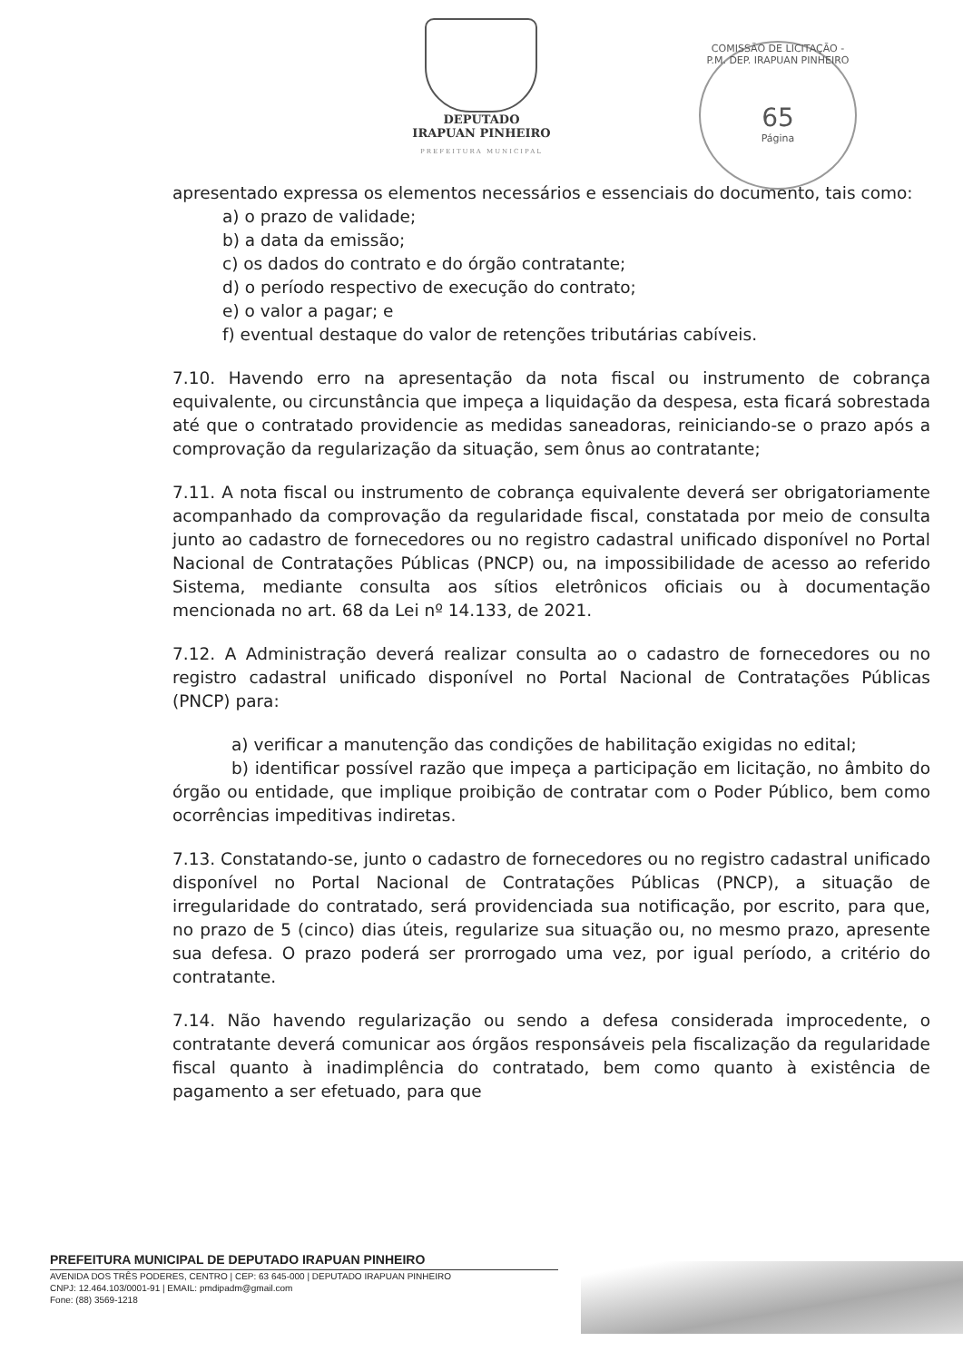DEPUTADO
IRAPUAN PINHEIRO
PREFEITURA MUNICIPAL
COMISSÃO DE LICITAÇÃO - P.M. DEP. IRAPUAN PINHEIRO
65
Página
apresentado expressa os elementos necessários e essenciais do documento, tais como:
a) o prazo de validade;
b) a data da emissão;
c) os dados do contrato e do órgão contratante;
d) o período respectivo de execução do contrato;
e) o valor a pagar; e
f) eventual destaque do valor de retenções tributárias cabíveis.
7.10. Havendo erro na apresentação da nota fiscal ou instrumento de cobrança equivalente, ou circunstância que impeça a liquidação da despesa, esta ficará sobrestada até que o contratado providencie as medidas saneadoras, reiniciando-se o prazo após a comprovação da regularização da situação, sem ônus ao contratante;
7.11. A nota fiscal ou instrumento de cobrança equivalente deverá ser obrigatoriamente acompanhado da comprovação da regularidade fiscal, constatada por meio de consulta junto ao cadastro de fornecedores ou no registro cadastral unificado disponível no Portal Nacional de Contratações Públicas (PNCP) ou, na impossibilidade de acesso ao referido Sistema, mediante consulta aos sítios eletrônicos oficiais ou à documentação mencionada no art. 68 da Lei nº 14.133, de 2021.
7.12. A Administração deverá realizar consulta ao o cadastro de fornecedores ou no registro cadastral unificado disponível no Portal Nacional de Contratações Públicas (PNCP) para:
a) verificar a manutenção das condições de habilitação exigidas no edital;
b) identificar possível razão que impeça a participação em licitação, no âmbito do órgão ou entidade, que implique proibição de contratar com o Poder Público, bem como ocorrências impeditivas indiretas.
7.13. Constatando-se, junto o cadastro de fornecedores ou no registro cadastral unificado disponível no Portal Nacional de Contratações Públicas (PNCP), a situação de irregularidade do contratado, será providenciada sua notificação, por escrito, para que, no prazo de 5 (cinco) dias úteis, regularize sua situação ou, no mesmo prazo, apresente sua defesa. O prazo poderá ser prorrogado uma vez, por igual período, a critério do contratante.
7.14. Não havendo regularização ou sendo a defesa considerada improcedente, o contratante deverá comunicar aos órgãos responsáveis pela fiscalização da regularidade fiscal quanto à inadimplência do contratado, bem como quanto à existência de pagamento a ser efetuado, para que
PREFEITURA MUNICIPAL DE DEPUTADO IRAPUAN PINHEIRO
AVENIDA DOS TRÊS PODERES, CENTRO | CEP: 63 645-000 | DEPUTADO IRAPUAN PINHEIRO
CNPJ: 12.464.103/0001-91 | EMAIL: pmdipadm@gmail.com
Fone: (88) 3569-1218